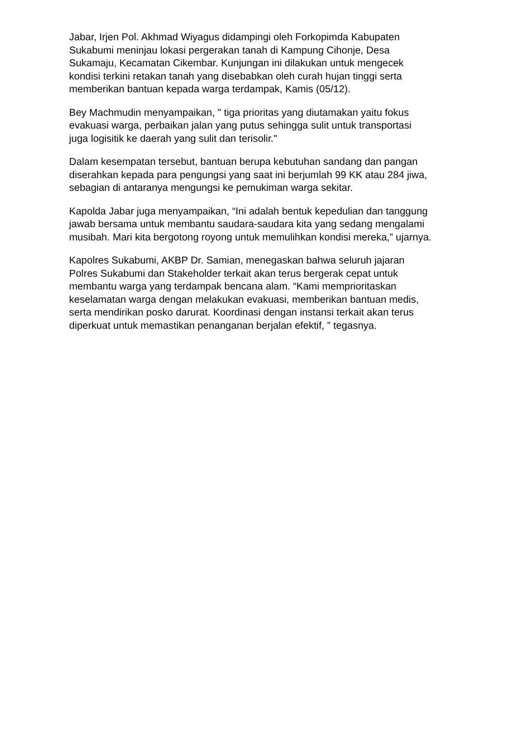Jabar, Irjen Pol. Akhmad Wiyagus didampingi oleh Forkopimda Kabupaten
Sukabumi meninjau lokasi pergerakan tanah di Kampung Cihonje, Desa
Sukamaju, Kecamatan Cikembar. Kunjungan ini dilakukan untuk mengecek
kondisi terkini retakan tanah yang disebabkan oleh curah hujan tinggi serta
memberikan bantuan kepada warga terdampak, Kamis (05/12).
Bey Machmudin menyampaikan, " tiga prioritas yang diutamakan yaitu fokus
evakuasi warga, perbaikan jalan yang putus sehingga sulit untuk transportasi
juga logisitik ke daerah yang sulit dan terisolir."
Dalam kesempatan tersebut, bantuan berupa kebutuhan sandang dan pangan
diserahkan kepada para pengungsi yang saat ini berjumlah 99 KK atau 284 jiwa,
sebagian di antaranya mengungsi ke pemukiman warga sekitar.
Kapolda Jabar juga menyampaikan, “Ini adalah bentuk kepedulian dan tanggung
jawab bersama untuk membantu saudara-saudara kita yang sedang mengalami
musibah. Mari kita bergotong royong untuk memulihkan kondisi mereka,” ujarnya.
Kapolres Sukabumi, AKBP Dr. Samian, menegaskan bahwa seluruh jajaran
Polres Sukabumi dan Stakeholder terkait akan terus bergerak cepat untuk
membantu warga yang terdampak bencana alam. “Kami memprioritaskan
keselamatan warga dengan melakukan evakuasi, memberikan bantuan medis,
serta mendirikan posko darurat. Koordinasi dengan instansi terkait akan terus
diperkuat untuk memastikan penanganan berjalan efektif, ” tegasnya.